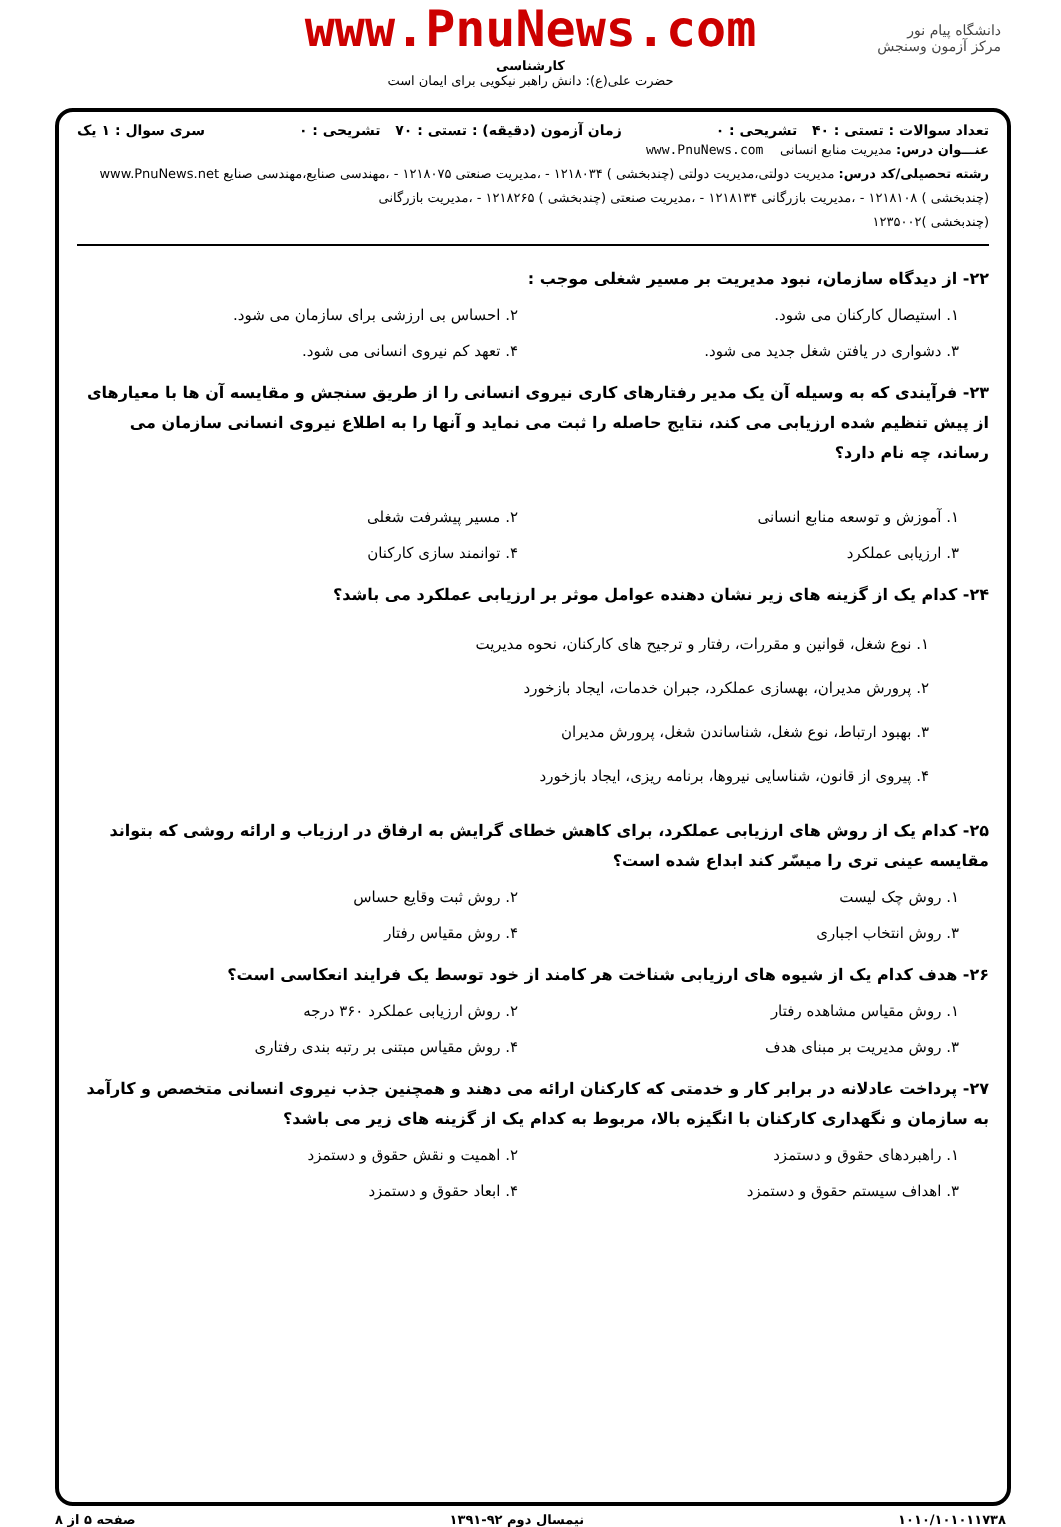دانشگاه پیام نور
مرکز آزمون وسنجش
www.PnuNews.com
کارشناسی
حضرت علی(ع): دانش راهبر نیکویی برای ایمان است
تعداد سوالات : تستی : ۴۰ تشریحی : ۰ زمان آزمون (دقیقه) : تستی : ۷۰ تشریحی : ۰ سری سوال : ۱ یک
عنـــوان درس: مدیریت منابع انسانی www.PnuNews.com
رشته تحصیلی/کد درس: مدیریت دولتی،مدیریت دولتی (چندبخشی ) ۱۲۱۸۰۳۴ - ،مدیریت صنعتی ۱۲۱۸۰۷۵ - ،مهندسی صنایع،مهندسی صنایع www.PnuNews.net
(چندبخشی ) ۱۲۱۸۱۰۸ - ،مدیریت بازرگانی ۱۲۱۸۱۳۴ - ،مدیریت صنعتی (چندبخشی ) ۱۲۱۸۲۶۵ - ،مدیریت بازرگانی
(چندبخشی )۱۲۳۵۰۰۲
۲۲- از دیدگاه سازمان، نبود مدیریت بر مسیر شغلی موجب :
۱. استیصال کارکنان می شود. ۲. احساس بی ارزشی برای سازمان می شود. ۳. دشواری در یافتن شغل جدید می شود. ۴. تعهد کم نیروی انسانی می شود.
۲۳- فرآیندی که به وسیله آن یک مدیر رفتارهای کاری نیروی انسانی را از طریق سنجش و مقایسه آن ها با معیارهای از پیش تنظیم شده ارزیابی می کند، نتایج حاصله را ثبت می نماید و آنها را به اطلاع نیروی انسانی سازمان می رساند، چه نام دارد؟
۱. آموزش و توسعه منابع انسانی ۲. مسیر پیشرفت شغلی ۳. ارزیابی عملکرد ۴. توانمند سازی کارکنان
۲۴- کدام یک از گزینه های زیر نشان دهنده عوامل موثر بر ارزیابی عملکرد می باشد؟
۱. نوع شغل، قوانین و مقررات، رفتار و ترجیح های کارکنان، نحوه مدیریت
۲. پرورش مدیران، بهسازی عملکرد، جبران خدمات، ایجاد بازخورد
۳. بهبود ارتباط، نوع شغل، شناساندن شغل، پرورش مدیران
۴. پیروی از قانون، شناسایی نیروها، برنامه ریزی، ایجاد بازخورد
۲۵- کدام یک از روش های ارزیابی عملکرد، برای کاهش خطای گرایش به ارفاق در ارزیاب و ارائه روشی که بتواند مقایسه عینی تری را میسّر کند ابداع شده است؟
۱. روش چک لیست ۲. روش ثبت وقایع حساس ۳. روش انتخاب اجباری ۴. روش مقیاس رفتار
۲۶- هدف کدام یک از شیوه های ارزیابی شناخت هر کامند از خود توسط یک فرایند انعکاسی است؟
۱. روش مقیاس مشاهده رفتار ۲. روش ارزیابی عملکرد ۳۶۰ درجه ۳. روش مدیریت بر مبنای هدف ۴. روش مقیاس مبتنی بر رتبه بندی رفتاری
۲۷- پرداخت عادلانه در برابر کار و خدمتی که کارکنان ارائه می دهند و همچنین جذب نیروی انسانی متخصص و کارآمد به سازمان و نگهداری کارکنان با انگیزه بالا، مربوط به کدام یک از گزینه های زیر می باشد؟
۱. راهبردهای حقوق و دستمزد ۲. اهمیت و نقش حقوق و دستمزد ۳. اهداف سیستم حقوق و دستمزد ۴. ابعاد حقوق و دستمزد
۱۰۱۰/۱۰۱۰۱۱۷۳۸ نیمسال دوم ۹۲-۱۳۹۱ صفحه ۵ از ۸